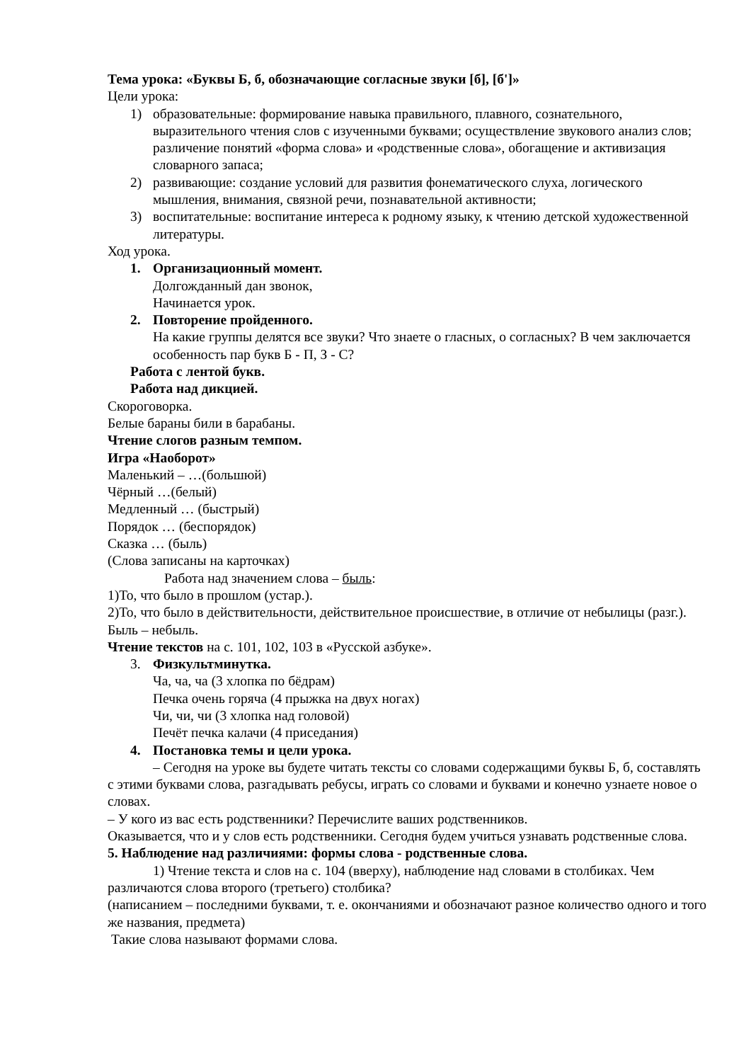Тема урока: «Буквы Б, б, обозначающие согласные звуки [б], [б']»
Цели урока:
1) образовательные: формирование навыка правильного, плавного, сознательного, выразительного чтения слов с изученными буквами; осуществление звукового анализ слов; различение понятий «форма слова» и «родственные слова», обогащение и активизация словарного запаса;
2) развивающие: создание условий для развития фонематического слуха, логического мышления, внимания, связной речи, познавательной активности;
3) воспитательные: воспитание интереса к родному языку, к чтению детской художественной литературы.
Ход урока.
1. Организационный момент.
Долгожданный дан звонок,
Начинается урок.
2. Повторение пройденного.
На какие группы делятся все звуки? Что знаете о гласных, о согласных? В чем заключается особенность пар букв Б - П, З - С?
Работа с лентой букв.
Работа над дикцией.
Скороговорка.
Белые бараны били в барабаны.
Чтение слогов разным темпом.
Игра «Наоборот»
Маленький – …(большюй)
Чёрный …(белый)
Медленный … (быстрый)
Порядок … (беспорядок)
Сказка … (быль)
(Слова записаны на карточках)
Работа над значением слова – быль:
1)То, что было в прошлом (устар.).
2)То, что было в действительности, действительное происшествие, в отличие от небылицы (разг.). Быль – небыль.
Чтение текстов на с. 101, 102, 103 в «Русской азбуке».
3. Физкультминутка.
Ча, ча, ча (3 хлопка по бёдрам)
Печка очень горяча (4 прыжка на двух ногах)
Чи, чи, чи (3 хлопка над головой)
Печёт печка калачи (4 приседания)
4. Постановка темы и цели урока.
– Сегодня на уроке вы будете читать тексты со словами содержащими буквы Б, б, составлять с этими буквами слова, разгадывать ребусы, играть со словами и буквами и конечно узнаете новое о словах.
– У кого из вас есть родственники? Перечислите ваших родственников.
Оказывается, что и у слов есть родственники. Сегодня будем учиться узнавать родственные слова.
5. Наблюдение над различиями: формы слова - родственные слова.
1) Чтение текста и слов на с. 104 (вверху), наблюдение над словами в столбиках. Чем различаются слова второго (третьего) столбика?
(написанием – последними буквами, т. е. окончаниями и обозначают разное количество одного и того же названия, предмета)
Такие слова называют формами слова.